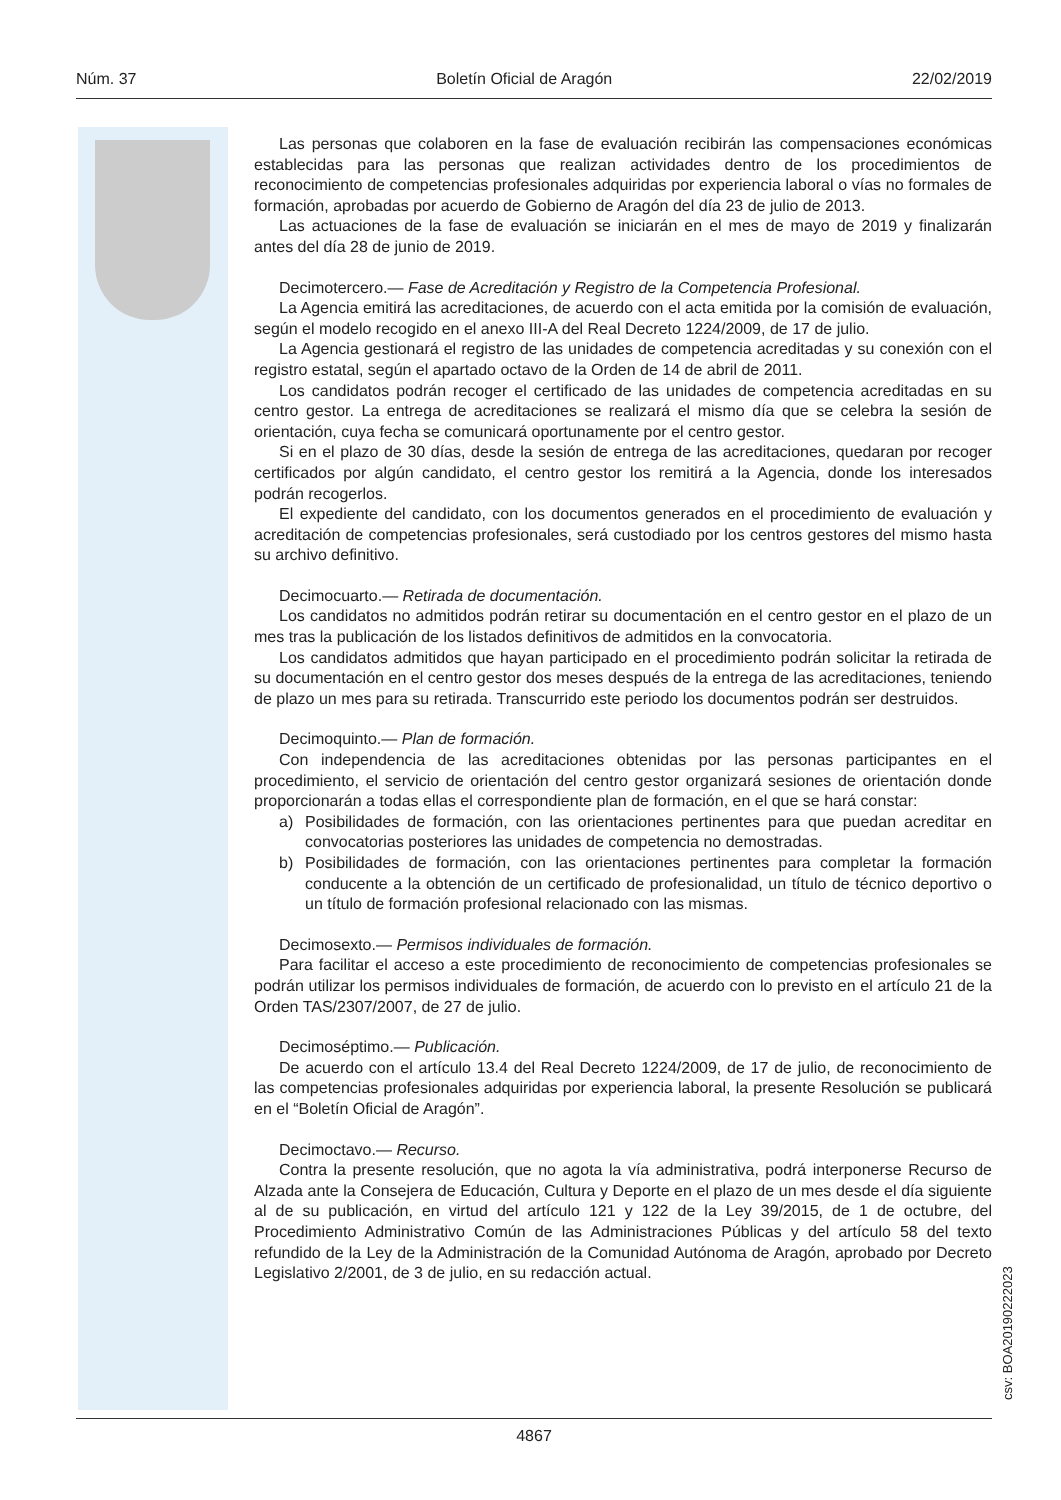Núm. 37 Boletín Oficial de Aragón 22/02/2019
Las personas que colaboren en la fase de evaluación recibirán las compensaciones económicas establecidas para las personas que realizan actividades dentro de los procedimientos de reconocimiento de competencias profesionales adquiridas por experiencia laboral o vías no formales de formación, aprobadas por acuerdo de Gobierno de Aragón del día 23 de julio de 2013.
Las actuaciones de la fase de evaluación se iniciarán en el mes de mayo de 2019 y finalizarán antes del día 28 de junio de 2019.
Decimotercero.— Fase de Acreditación y Registro de la Competencia Profesional.
La Agencia emitirá las acreditaciones, de acuerdo con el acta emitida por la comisión de evaluación, según el modelo recogido en el anexo III-A del Real Decreto 1224/2009, de 17 de julio.
La Agencia gestionará el registro de las unidades de competencia acreditadas y su conexión con el registro estatal, según el apartado octavo de la Orden de 14 de abril de 2011.
Los candidatos podrán recoger el certificado de las unidades de competencia acreditadas en su centro gestor. La entrega de acreditaciones se realizará el mismo día que se celebra la sesión de orientación, cuya fecha se comunicará oportunamente por el centro gestor.
Si en el plazo de 30 días, desde la sesión de entrega de las acreditaciones, quedaran por recoger certificados por algún candidato, el centro gestor los remitirá a la Agencia, donde los interesados podrán recogerlos.
El expediente del candidato, con los documentos generados en el procedimiento de evaluación y acreditación de competencias profesionales, será custodiado por los centros gestores del mismo hasta su archivo definitivo.
Decimocuarto.— Retirada de documentación.
Los candidatos no admitidos podrán retirar su documentación en el centro gestor en el plazo de un mes tras la publicación de los listados definitivos de admitidos en la convocatoria.
Los candidatos admitidos que hayan participado en el procedimiento podrán solicitar la retirada de su documentación en el centro gestor dos meses después de la entrega de las acreditaciones, teniendo de plazo un mes para su retirada. Transcurrido este periodo los documentos podrán ser destruidos.
Decimoquinto.— Plan de formación.
Con independencia de las acreditaciones obtenidas por las personas participantes en el procedimiento, el servicio de orientación del centro gestor organizará sesiones de orientación donde proporcionarán a todas ellas el correspondiente plan de formación, en el que se hará constar:
a) Posibilidades de formación, con las orientaciones pertinentes para que puedan acreditar en convocatorias posteriores las unidades de competencia no demostradas.
b) Posibilidades de formación, con las orientaciones pertinentes para completar la formación conducente a la obtención de un certificado de profesionalidad, un título de técnico deportivo o un título de formación profesional relacionado con las mismas.
Decimosexto.— Permisos individuales de formación.
Para facilitar el acceso a este procedimiento de reconocimiento de competencias profesionales se podrán utilizar los permisos individuales de formación, de acuerdo con lo previsto en el artículo 21 de la Orden TAS/2307/2007, de 27 de julio.
Decimoséptimo.— Publicación.
De acuerdo con el artículo 13.4 del Real Decreto 1224/2009, de 17 de julio, de reconocimiento de las competencias profesionales adquiridas por experiencia laboral, la presente Resolución se publicará en el “Boletín Oficial de Aragón”.
Decimoctavo.— Recurso.
Contra la presente resolución, que no agota la vía administrativa, podrá interponerse Recurso de Alzada ante la Consejera de Educación, Cultura y Deporte en el plazo de un mes desde el día siguiente al de su publicación, en virtud del artículo 121 y 122 de la Ley 39/2015, de 1 de octubre, del Procedimiento Administrativo Común de las Administraciones Públicas y del artículo 58 del texto refundido de la Ley de la Administración de la Comunidad Autónoma de Aragón, aprobado por Decreto Legislativo 2/2001, de 3 de julio, en su redacción actual.
csv: BOA20190222023
4867